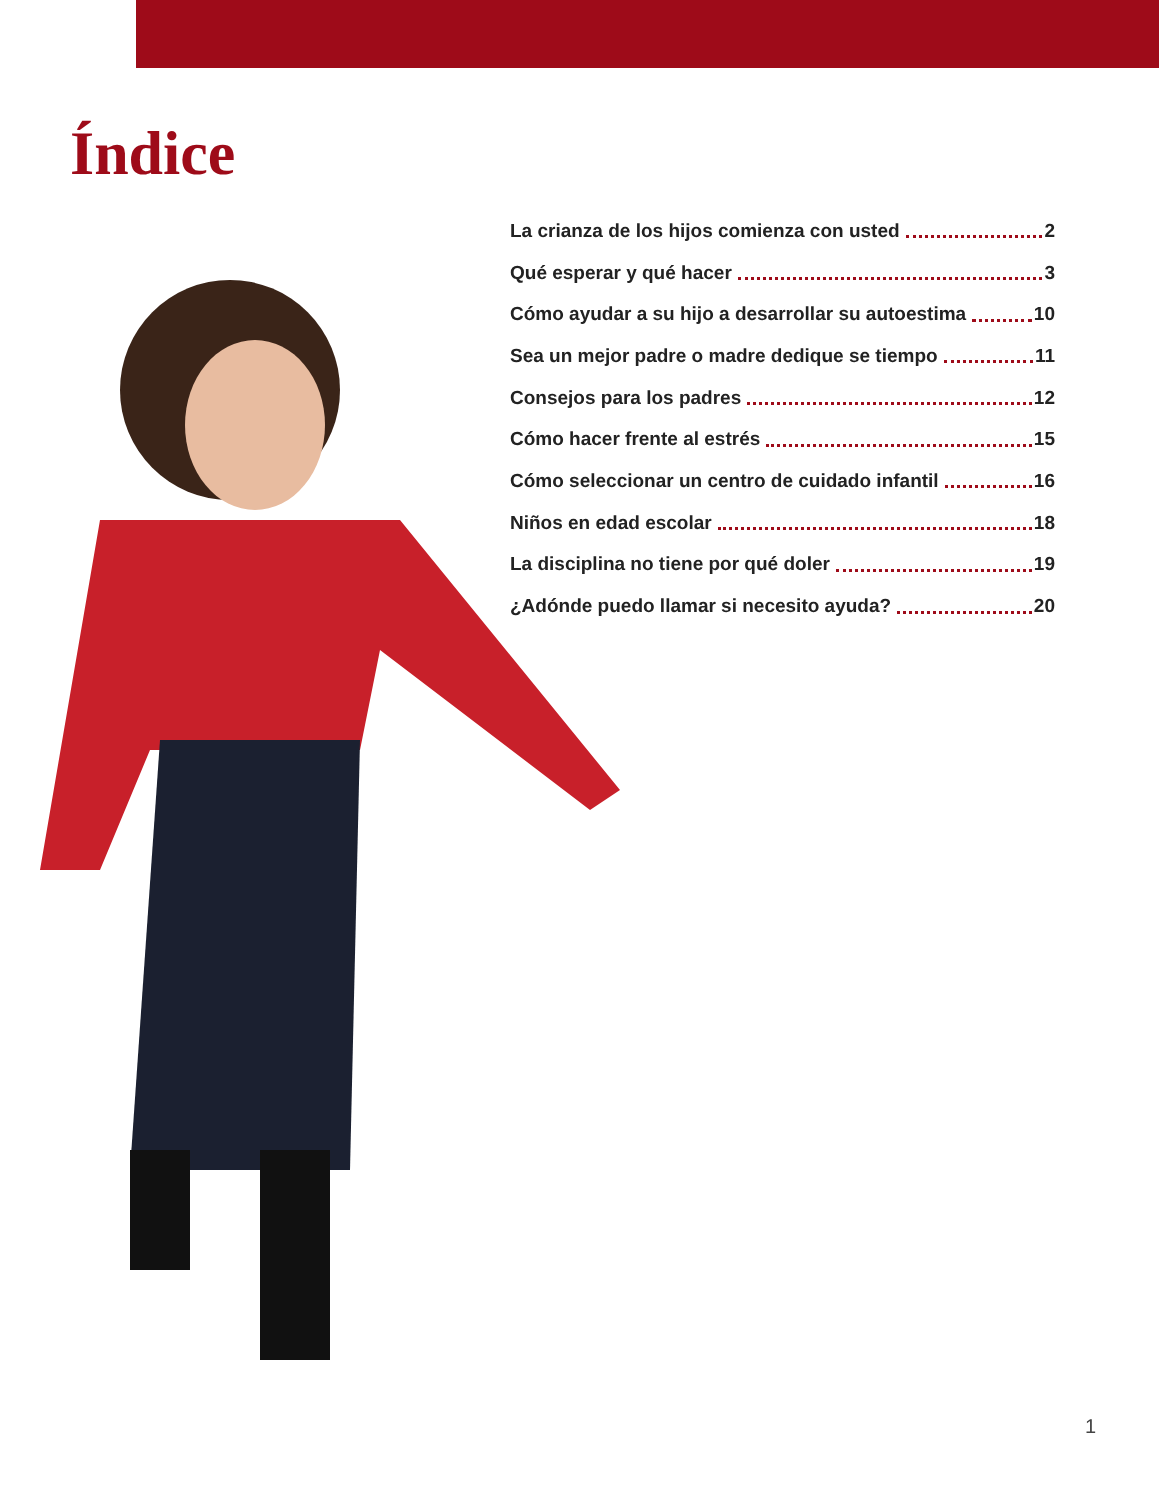Índice
La crianza de los hijos comienza con usted 2
Qué esperar y qué hacer 3
Cómo ayudar a su hijo a desarrollar su autoestima 10
Sea un mejor padre o madre dedique se tiempo 11
Consejos para los padres 12
Cómo hacer frente al estrés 15
Cómo seleccionar un centro de cuidado infantil 16
Niños en edad escolar 18
La disciplina no tiene por qué doler 19
¿Adónde puedo llamar si necesito ayuda? 20
1